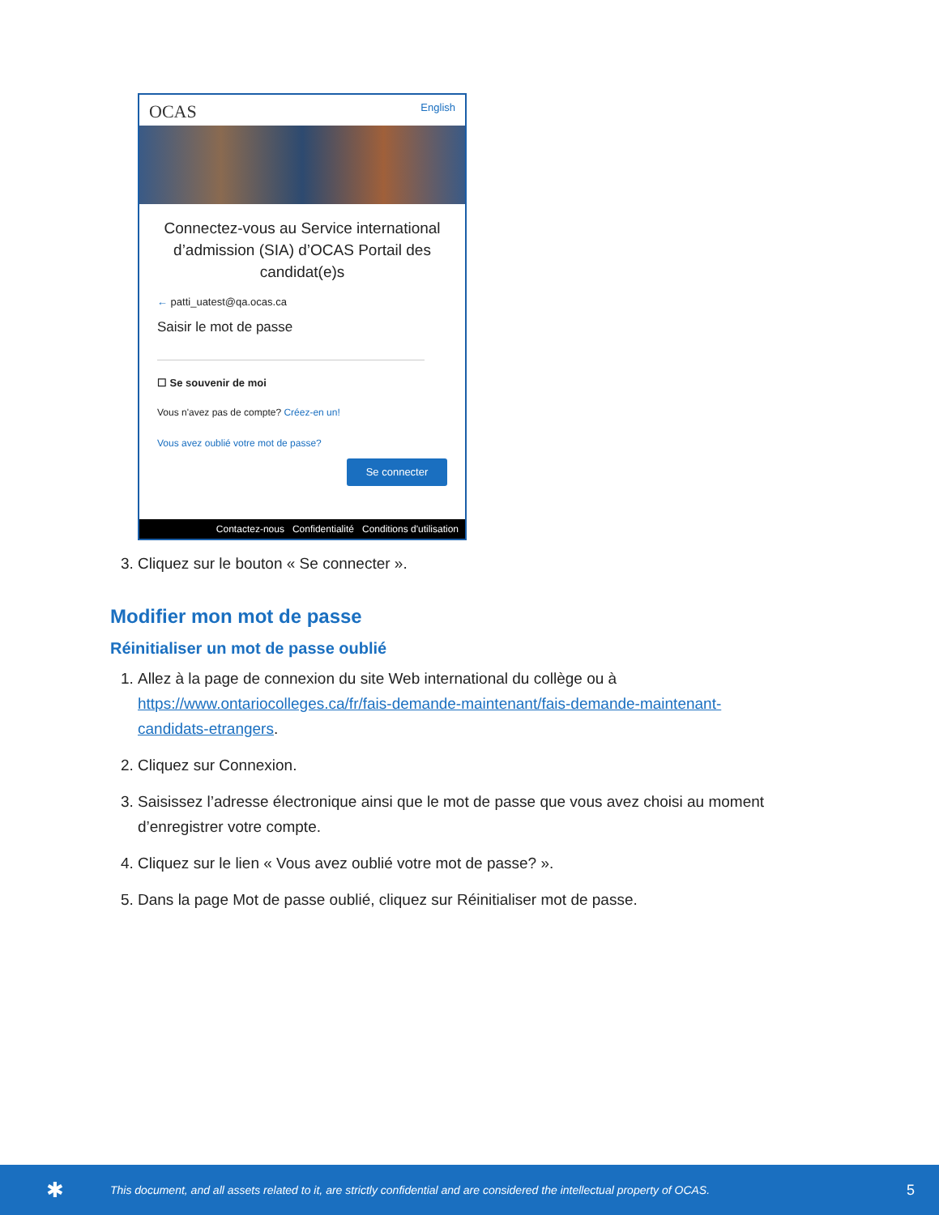OCAS English
Connectez-vous au Service international d’admission (SIA) d’OCAS Portail des candidat(e)s
← patti_uatest@qa.ocas.ca
Saisir le mot de passe
☐ Se souvenir de moi
Vous n'avez pas de compte? Créez-en un!
Vous avez oublié votre mot de passe?
Se connecter
Contactez-nous Confidentialité Conditions d'utilisation
3. Cliquez sur le bouton « Se connecter ».
Modifier mon mot de passe
Réinitialiser un mot de passe oublié
1. Allez à la page de connexion du site Web international du collège ou à https://www.ontariocolleges.ca/fr/fais-demande-maintenant/fais-demande-maintenant-candidats-etrangers.
2. Cliquez sur Connexion.
3. Saisissez l’adresse électronique ainsi que le mot de passe que vous avez choisi au moment d’enregistrer votre compte.
4. Cliquez sur le lien « Vous avez oublié votre mot de passe? ».
5. Dans la page Mot de passe oublié, cliquez sur Réinitialiser mot de passe.
✱ This document, and all assets related to it, are strictly confidential and are considered the intellectual property of OCAS. 5